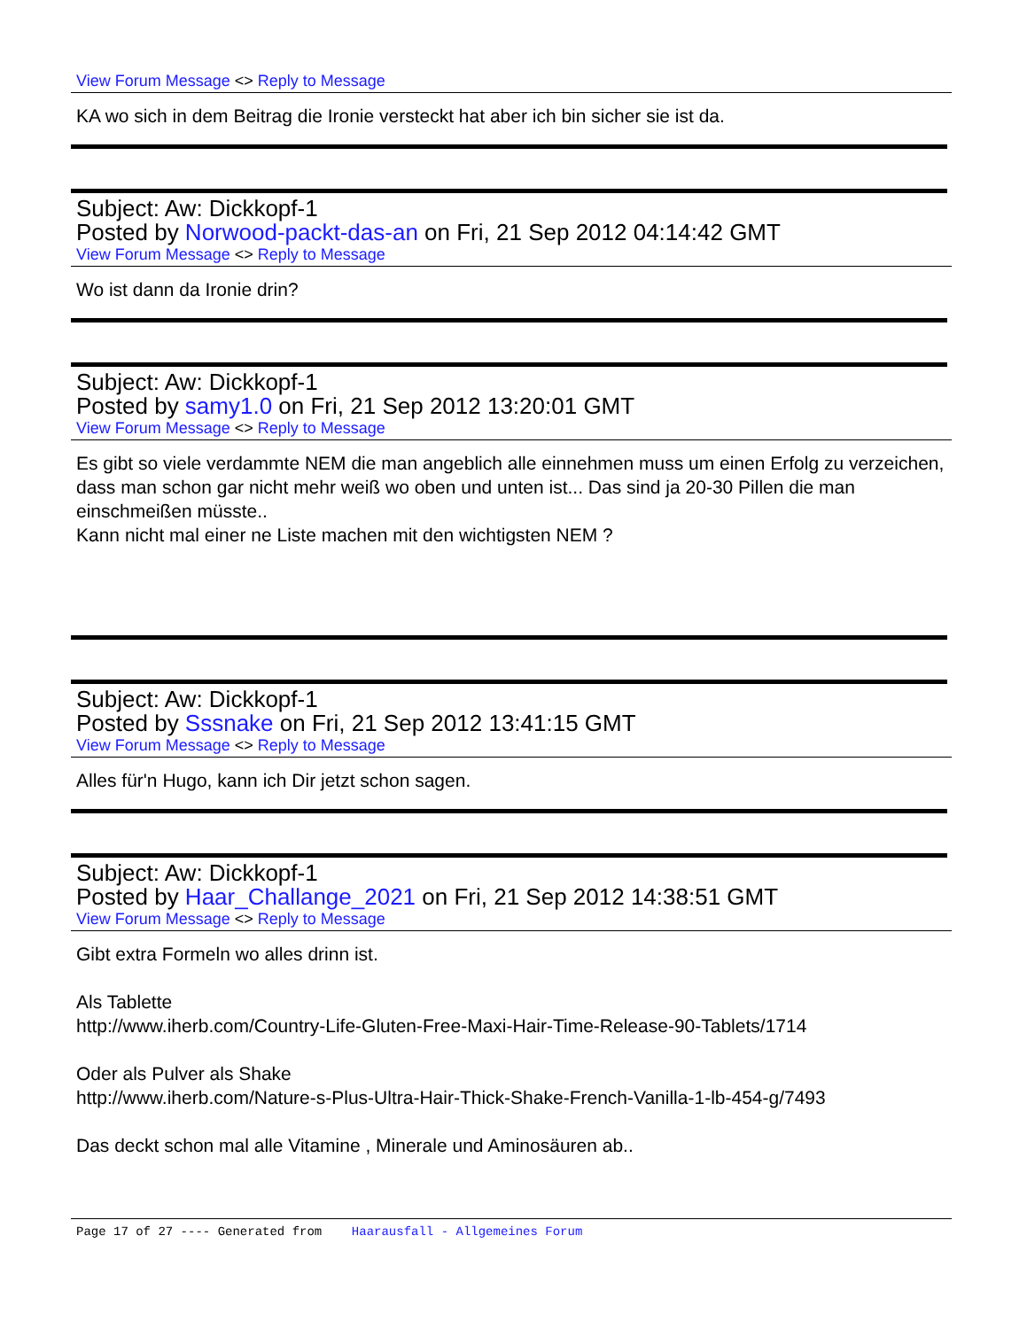View Forum Message <> Reply to Message
KA wo sich in dem Beitrag die Ironie versteckt hat aber ich bin sicher sie ist da.
Subject: Aw: Dickkopf-1
Posted by Norwood-packt-das-an on Fri, 21 Sep 2012 04:14:42 GMT
View Forum Message <> Reply to Message
Wo ist dann da Ironie drin?
Subject: Aw: Dickkopf-1
Posted by samy1.0 on Fri, 21 Sep 2012 13:20:01 GMT
View Forum Message <> Reply to Message
Es gibt so viele verdammte NEM die man angeblich alle einnehmen muss um einen Erfolg zu verzeichen, dass man schon gar nicht mehr weiß wo oben und unten ist... Das sind ja 20-30 Pillen die man einschmeißen müsste..
Kann nicht mal einer ne Liste machen mit den wichtigsten NEM ?
Subject: Aw: Dickkopf-1
Posted by Sssnake on Fri, 21 Sep 2012 13:41:15 GMT
View Forum Message <> Reply to Message
Alles für'n Hugo, kann ich Dir jetzt schon sagen.
Subject: Aw: Dickkopf-1
Posted by Haar_Challange_2021 on Fri, 21 Sep 2012 14:38:51 GMT
View Forum Message <> Reply to Message
Gibt extra Formeln wo alles drinn ist.
Als Tablette
http://www.iherb.com/Country-Life-Gluten-Free-Maxi-Hair-Time-Release-90-Tablets/1714
Oder als Pulver als Shake
http://www.iherb.com/Nature-s-Plus-Ultra-Hair-Thick-Shake-French-Vanilla-1-lb-454-g/7493
Das deckt schon mal alle Vitamine , Minerale und Aminosäuren ab..
Page 17 of 27 ---- Generated from Haarausfall - Allgemeines Forum